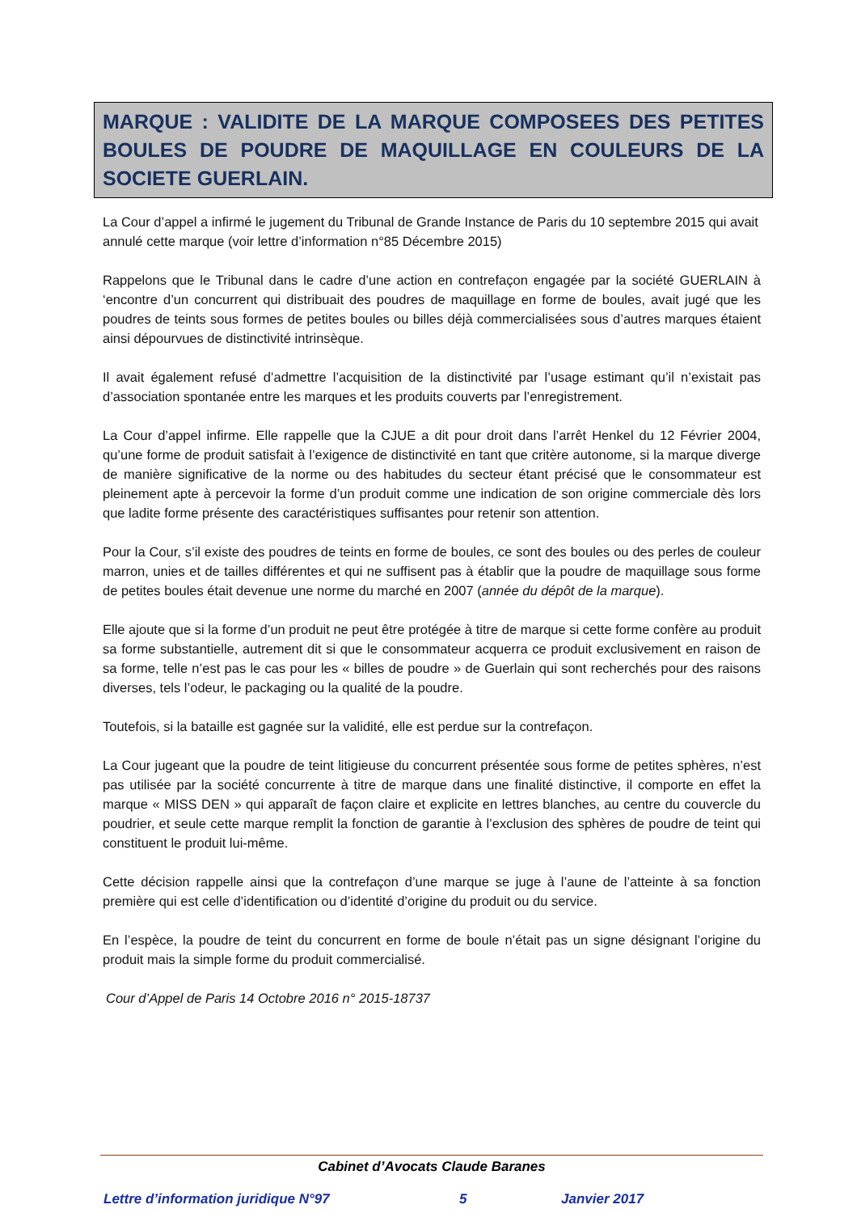MARQUE : VALIDITE DE LA MARQUE COMPOSEES DES PETITES BOULES DE POUDRE DE MAQUILLAGE EN COULEURS DE LA SOCIETE GUERLAIN.
La Cour d’appel a infirmé le jugement du Tribunal de Grande Instance de Paris du 10 septembre 2015 qui avait annulé cette marque (voir lettre d’information n°85 Décembre 2015)
Rappelons que le Tribunal dans le cadre d’une action en contrefaçon engagée par la société GUERLAIN à ‘encontre d’un concurrent qui distribuait des poudres de maquillage en forme de boules, avait jugé que les poudres de teints sous formes de petites boules ou billes déjà commercialisées sous d’autres marques étaient ainsi dépourvues de distinctivité intrinsèque.
Il avait également refusé d’admettre l’acquisition de la distinctivité par l’usage estimant qu’il n’existait pas d’association spontanée entre les marques et les produits couverts par l’enregistrement.
La Cour d’appel infirme. Elle rappelle que la CJUE a dit pour droit dans l’arrêt Henkel du 12 Février 2004, qu’une forme de produit satisfait à l’exigence de distinctivité en tant que critère autonome, si la marque diverge de manière significative de la norme ou des habitudes du secteur étant précisé que le consommateur est pleinement apte à percevoir la forme d’un produit comme une indication de son origine commerciale dès lors que ladite forme présente des caractéristiques suffisantes pour retenir son attention.
Pour la Cour, s’il existe des poudres de teints en forme de boules, ce sont des boules ou des perles de couleur marron, unies et de tailles différentes et qui ne suffisent pas à établir que la poudre de maquillage sous forme de petites boules était devenue une norme du marché en 2007 (année du dépôt de la marque).
Elle ajoute que si la forme d’un produit ne peut être protégée à titre de marque si cette forme confère au produit sa forme substantielle, autrement dit si que le consommateur acquerra ce produit exclusivement en raison de sa forme, telle n’est pas le cas pour les « billes de poudre » de Guerlain qui sont recherchés pour des raisons diverses, tels l’odeur, le packaging ou la qualité de la poudre.
Toutefois, si la bataille est gagnée sur la validité, elle est perdue sur la contrefaçon.
La Cour jugeant que la poudre de teint litigieuse du concurrent présentée sous forme de petites sphères, n’est pas utilisée par la société concurrente à titre de marque dans une finalité distinctive, il comporte en effet la marque « MISS DEN » qui apparaît de façon claire et explicite en lettres blanches, au centre du couvercle du poudrier, et seule cette marque remplit la fonction de garantie à l’exclusion des sphères de poudre de teint qui constituent le produit lui-même.
Cette décision rappelle ainsi que la contrefaçon d’une marque se juge à l’aune de l’atteinte à sa fonction première qui est celle d’identification ou d’identité d’origine du produit ou du service.
En l’espèce, la poudre de teint du concurrent en forme de boule n’était pas un signe désignant l’origine du produit mais la simple forme du produit commercialisé.
Cour d’Appel de Paris 14 Octobre 2016 n° 2015-18737
Cabinet d’Avocats Claude Baranes
Lettre d’information juridique N°97 5 Janvier 2017